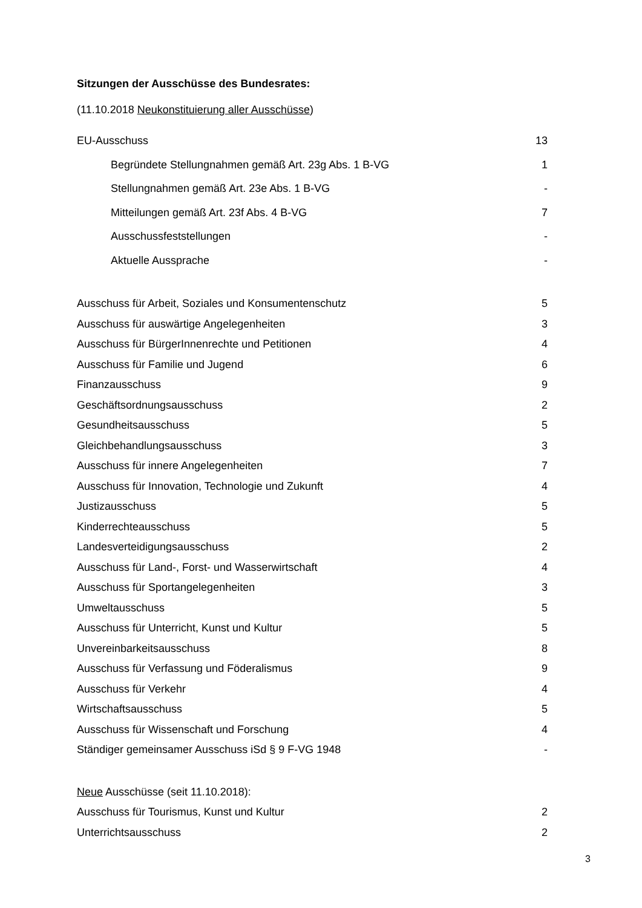Sitzungen der Ausschüsse des Bundesrates:
(11.10.2018 Neukonstituierung aller Ausschüsse)
| EU-Ausschuss | 13 |
| Begründete Stellungnahmen gemäß Art. 23g Abs. 1 B-VG | 1 |
| Stellungnahmen gemäß Art. 23e Abs. 1 B-VG | - |
| Mitteilungen gemäß Art. 23f Abs. 4 B-VG | 7 |
| Ausschussfeststellungen | - |
| Aktuelle Aussprache | - |
| Ausschuss für Arbeit, Soziales und Konsumentenschutz | 5 |
| Ausschuss für auswärtige Angelegenheiten | 3 |
| Ausschuss für BürgerInnenrechte und Petitionen | 4 |
| Ausschuss für Familie und Jugend | 6 |
| Finanzausschuss | 9 |
| Geschäftsordnungsausschuss | 2 |
| Gesundheitsausschuss | 5 |
| Gleichbehandlungsausschuss | 3 |
| Ausschuss für innere Angelegenheiten | 7 |
| Ausschuss für Innovation, Technologie und Zukunft | 4 |
| Justizausschuss | 5 |
| Kinderrechteausschuss | 5 |
| Landesverteidigungsausschuss | 2 |
| Ausschuss für Land-, Forst- und Wasserwirtschaft | 4 |
| Ausschuss für Sportangelegenheiten | 3 |
| Umweltausschuss | 5 |
| Ausschuss für Unterricht, Kunst und Kultur | 5 |
| Unvereinbarkeitsausschuss | 8 |
| Ausschuss für Verfassung und Föderalismus | 9 |
| Ausschuss für Verkehr | 4 |
| Wirtschaftsausschuss | 5 |
| Ausschuss für Wissenschaft und Forschung | 4 |
| Ständiger gemeinsamer Ausschuss iSd § 9 F-VG 1948 | - |
| Neue Ausschüsse (seit 11.10.2018): | |
| Ausschuss für Tourismus, Kunst und Kultur | 2 |
| Unterrichtsausschuss | 2 |
3